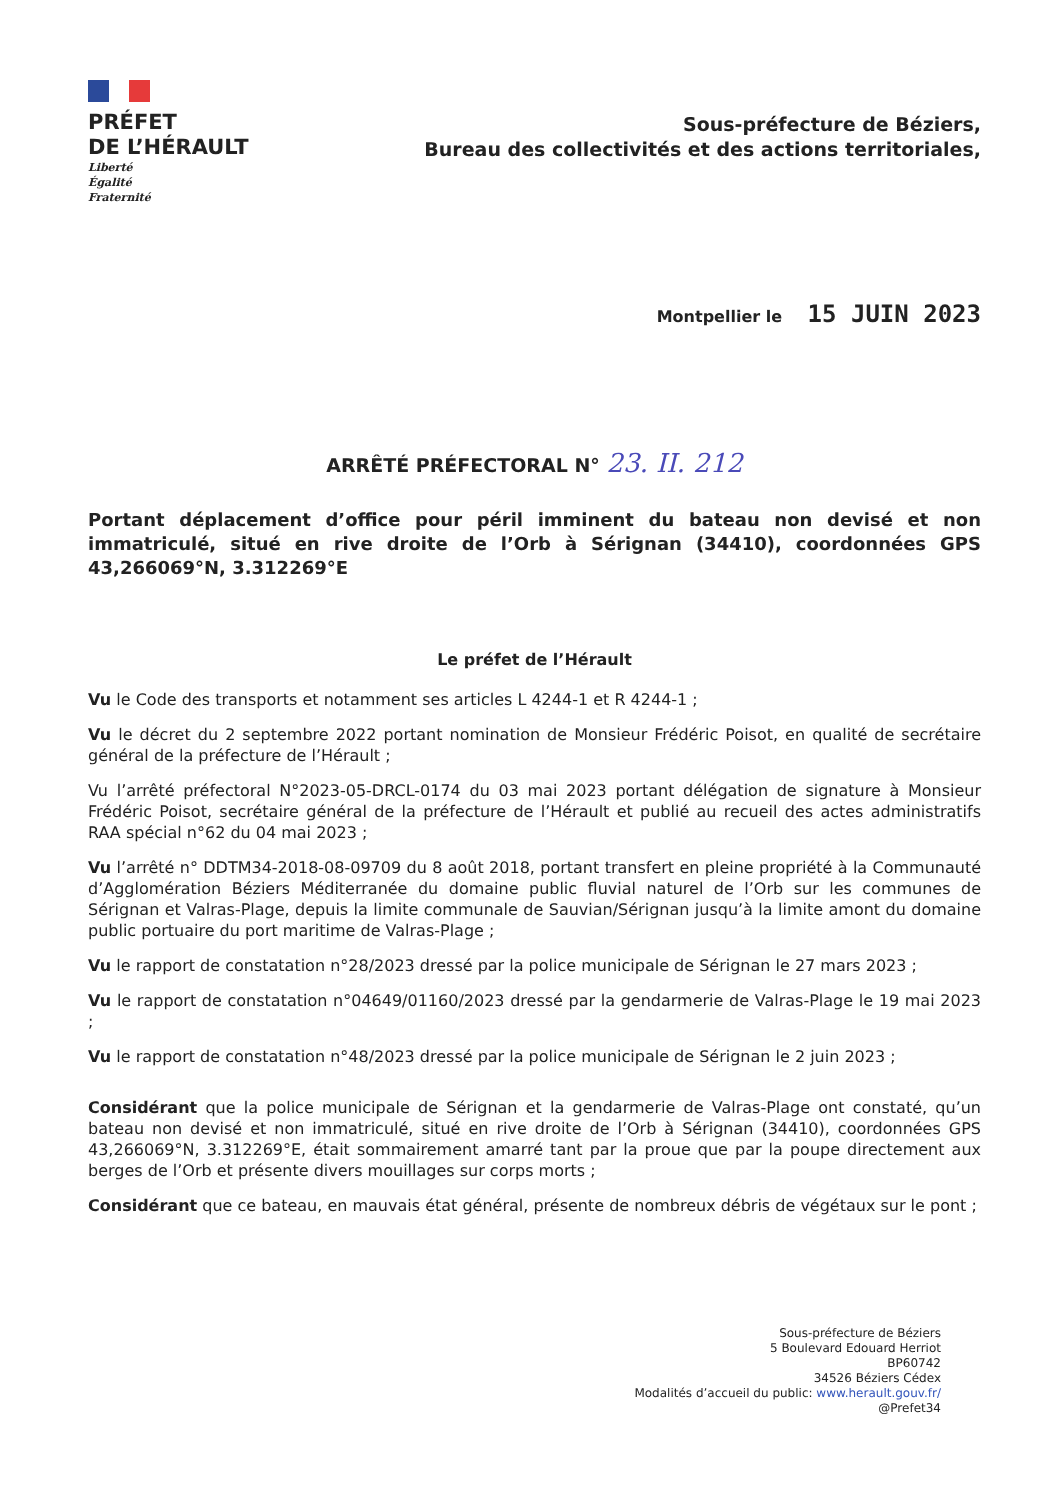PRÉFET
DE L’HÉRAULT
Liberté
Égalité
Fraternité
Sous-préfecture de Béziers,
Bureau des collectivités et des actions territoriales,
Montpellier le 15 JUIN 2023
ARRÊTÉ PRÉFECTORAL N° 23. II. 212
Portant déplacement d’office pour péril imminent du bateau non devisé et non immatriculé, situé en rive droite de l’Orb à Sérignan (34410), coordonnées GPS 43,266069°N, 3.312269°E
Le préfet de l’Hérault
Vu le Code des transports et notamment ses articles L 4244-1 et R 4244-1 ;
Vu le décret du 2 septembre 2022 portant nomination de Monsieur Frédéric Poisot, en qualité de secrétaire général de la préfecture de l’Hérault ;
Vu l’arrêté préfectoral N°2023-05-DRCL-0174 du 03 mai 2023 portant délégation de signature à Monsieur Frédéric Poisot, secrétaire général de la préfecture de l’Hérault et publié au recueil des actes administratifs RAA spécial n°62 du 04 mai 2023 ;
Vu l’arrêté n° DDTM34-2018-08-09709 du 8 août 2018, portant transfert en pleine propriété à la Communauté d’Agglomération Béziers Méditerranée du domaine public fluvial naturel de l’Orb sur les communes de Sérignan et Valras-Plage, depuis la limite communale de Sauvian/Sérignan jusqu’à la limite amont du domaine public portuaire du port maritime de Valras-Plage ;
Vu le rapport de constatation n°28/2023 dressé par la police municipale de Sérignan le 27 mars 2023 ;
Vu le rapport de constatation n°04649/01160/2023 dressé par la gendarmerie de Valras-Plage le 19 mai 2023 ;
Vu le rapport de constatation n°48/2023 dressé par la police municipale de Sérignan le 2 juin 2023 ;
Considérant que la police municipale de Sérignan et la gendarmerie de Valras-Plage ont constaté, qu’un bateau non devisé et non immatriculé, situé en rive droite de l’Orb à Sérignan (34410), coordonnées GPS 43,266069°N, 3.312269°E, était sommairement amarré tant par la proue que par la poupe directement aux berges de l’Orb et présente divers mouillages sur corps morts ;
Considérant que ce bateau, en mauvais état général, présente de nombreux débris de végétaux sur le pont ;
Sous-préfecture de Béziers
5 Boulevard Edouard Herriot
BP60742
34526 Béziers Cédex
Modalités d’accueil du public: www.herault.gouv.fr/
@Prefet34